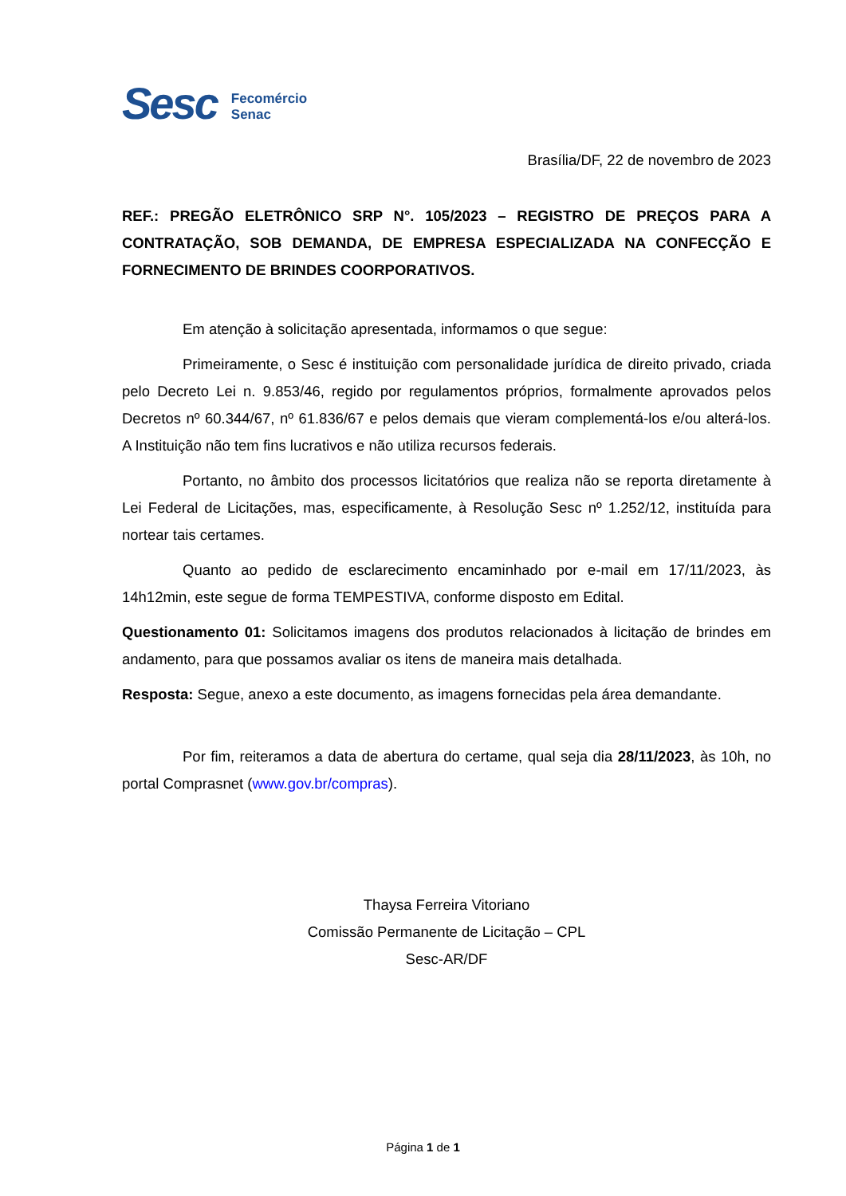Sesc
Fecomércio
Senac
Brasília/DF, 22 de novembro de 2023
REF.: PREGÃO ELETRÔNICO SRP N°. 105/2023 – REGISTRO DE PREÇOS PARA A CONTRATAÇÃO, SOB DEMANDA, DE EMPRESA ESPECIALIZADA NA CONFECÇÃO E FORNECIMENTO DE BRINDES COORPORATIVOS.
Em atenção à solicitação apresentada, informamos o que segue:
Primeiramente, o Sesc é instituição com personalidade jurídica de direito privado, criada pelo Decreto Lei n. 9.853/46, regido por regulamentos próprios, formalmente aprovados pelos Decretos nº 60.344/67, nº 61.836/67 e pelos demais que vieram complementá-los e/ou alterá-los. A Instituição não tem fins lucrativos e não utiliza recursos federais.
Portanto, no âmbito dos processos licitatórios que realiza não se reporta diretamente à Lei Federal de Licitações, mas, especificamente, à Resolução Sesc nº 1.252/12, instituída para nortear tais certames.
Quanto ao pedido de esclarecimento encaminhado por e-mail em 17/11/2023, às 14h12min, este segue de forma TEMPESTIVA, conforme disposto em Edital.
Questionamento 01: Solicitamos imagens dos produtos relacionados à licitação de brindes em andamento, para que possamos avaliar os itens de maneira mais detalhada.
Resposta: Segue, anexo a este documento, as imagens fornecidas pela área demandante.
Por fim, reiteramos a data de abertura do certame, qual seja dia 28/11/2023, às 10h, no portal Comprasnet (www.gov.br/compras).
Thaysa Ferreira Vitoriano
Comissão Permanente de Licitação – CPL
Sesc-AR/DF
Página 1 de 1